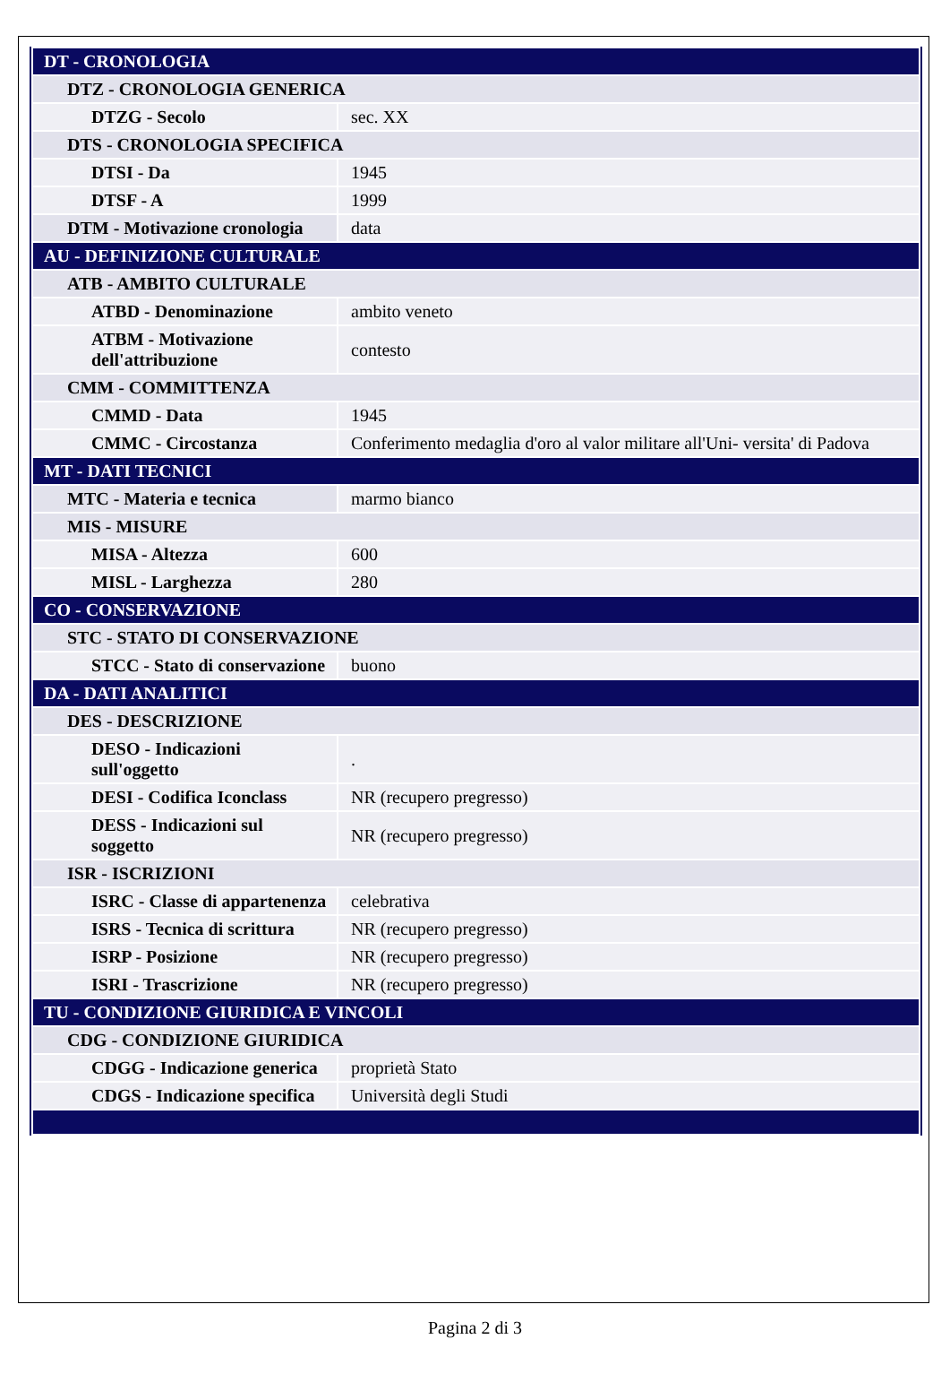| DT - CRONOLOGIA | |
| DTZ - CRONOLOGIA GENERICA | |
| DTZG - Secolo | sec. XX |
| DTS - CRONOLOGIA SPECIFICA | |
| DTSI - Da | 1945 |
| DTSF - A | 1999 |
| DTM - Motivazione cronologia | data |
| AU - DEFINIZIONE CULTURALE | |
| ATB - AMBITO CULTURALE | |
| ATBD - Denominazione | ambito veneto |
| ATBM - Motivazione dell'attribuzione | contesto |
| CMM - COMMITTENZA | |
| CMMD - Data | 1945 |
| CMMC - Circostanza | Conferimento medaglia d'oro al valor militare all'Uni- versita' di Padova |
| MT - DATI TECNICI | |
| MTC - Materia e tecnica | marmo bianco |
| MIS - MISURE | |
| MISA - Altezza | 600 |
| MISL - Larghezza | 280 |
| CO - CONSERVAZIONE | |
| STC - STATO DI CONSERVAZIONE | |
| STCC - Stato di conservazione | buono |
| DA - DATI ANALITICI | |
| DES - DESCRIZIONE | |
| DESO - Indicazioni sull'oggetto | . |
| DESI - Codifica Iconclass | NR (recupero pregresso) |
| DESS - Indicazioni sul soggetto | NR (recupero pregresso) |
| ISR - ISCRIZIONI | |
| ISRC - Classe di appartenenza | celebrativa |
| ISRS - Tecnica di scrittura | NR (recupero pregresso) |
| ISRP - Posizione | NR (recupero pregresso) |
| ISRI - Trascrizione | NR (recupero pregresso) |
| TU - CONDIZIONE GIURIDICA E VINCOLI | |
| CDG - CONDIZIONE GIURIDICA | |
| CDGG - Indicazione generica | proprietà Stato |
| CDGS - Indicazione specifica | Università degli Studi |
Pagina 2 di 3